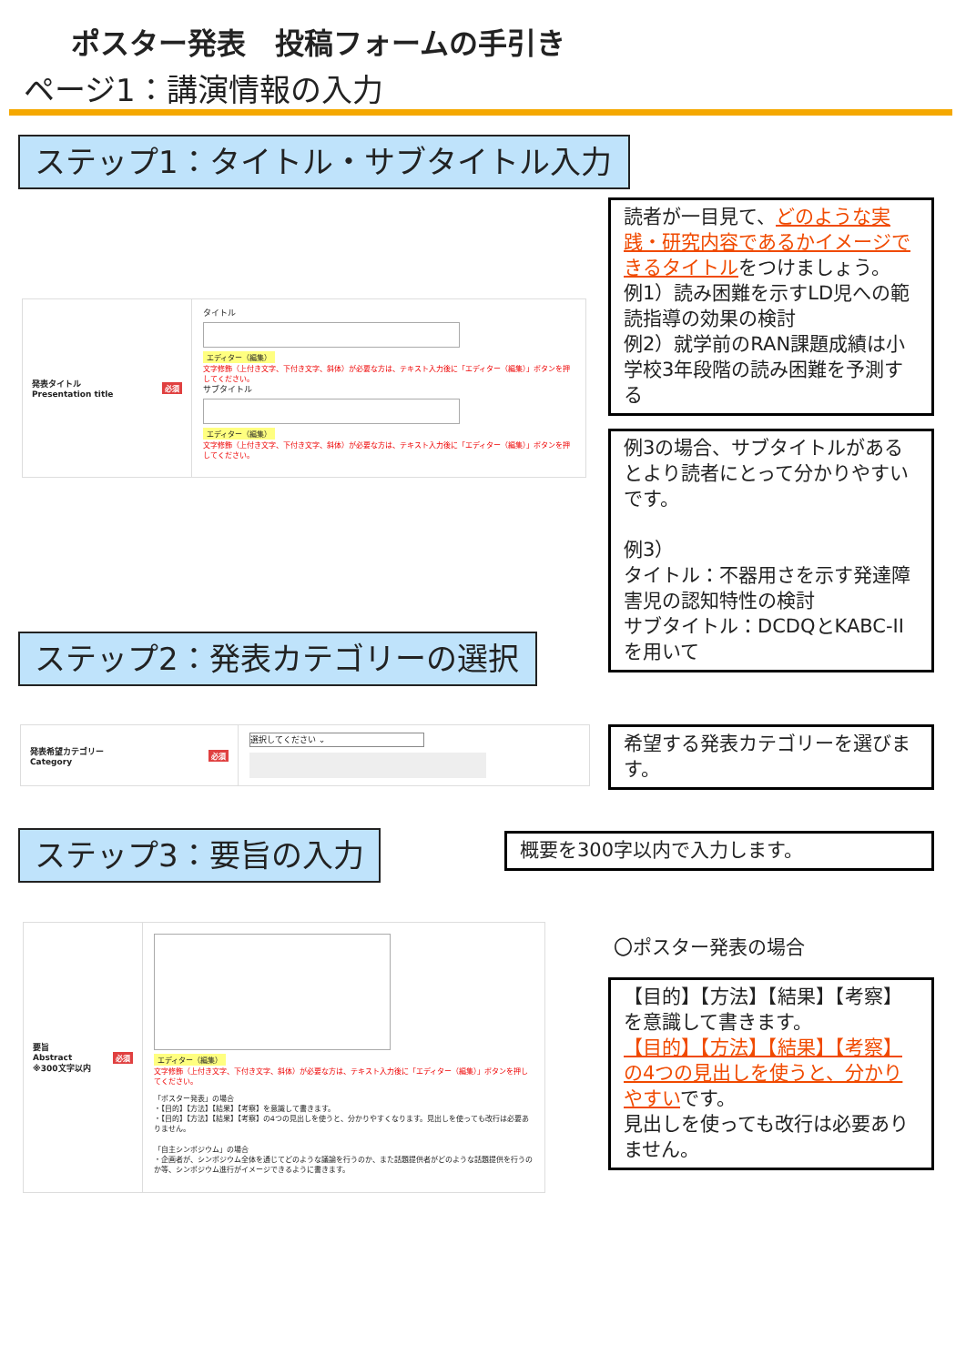ポスター発表　投稿フォームの手引き
ページ1：講演情報の入力
ステップ1：タイトル・サブタイトル入力
発表タイトル
Presentation title 必須
タイトル
エディター（編集）
文字修飾（上付き文字、下付き文字、斜体）が必要な方は、テキスト入力後に「エディター（編集）」ボタンを押してください。
サブタイトル
エディター（編集）
文字修飾（上付き文字、下付き文字、斜体）が必要な方は、テキスト入力後に「エディター（編集）」ボタンを押してください。
読者が一目見て、どのような実践・研究内容であるかイメージできるタイトルをつけましょう。
例1）読み困難を示すLD児への範読指導の効果の検討
例2）就学前のRAN課題成績は小学校3年段階の読み困難を予測する
例3の場合、サブタイトルがあるとより読者にとって分かりやすいです。
例3）
タイトル：不器用さを示す発達障害児の認知特性の検討
サブタイトル：DCDQとKABC-IIを用いて
ステップ2：発表カテゴリーの選択
発表希望カテゴリー
Category 必須
選択してください ⌄
希望する発表カテゴリーを選びます。
ステップ3：要旨の入力 概要を300字以内で入力します。
要旨
Abstract
※300文字以内 必須
エディター（編集）
文字修飾（上付き文字、下付き文字、斜体）が必要な方は、テキスト入力後に「エディター（編集）」ボタンを押してください。
「ポスター発表」の場合
・【目的】【方法】【結果】【考察】を意識して書きます。
・【目的】【方法】【結果】【考察】の4つの見出しを使うと、分かりやすくなります。見出しを使っても改行は必要ありません。
「自主シンポジウム」の場合
・企画者が、シンポジウム全体を通じてどのような議論を行うのか、また話題提供者がどのような話題提供を行うのか等、シンポジウム進行がイメージできるように書きます。
〇ポスター発表の場合
【目的】【方法】【結果】【考察】を意識して書きます。
【目的】【方法】【結果】【考察】の4つの見出しを使うと、分かりやすいです。
見出しを使っても改行は必要ありません。